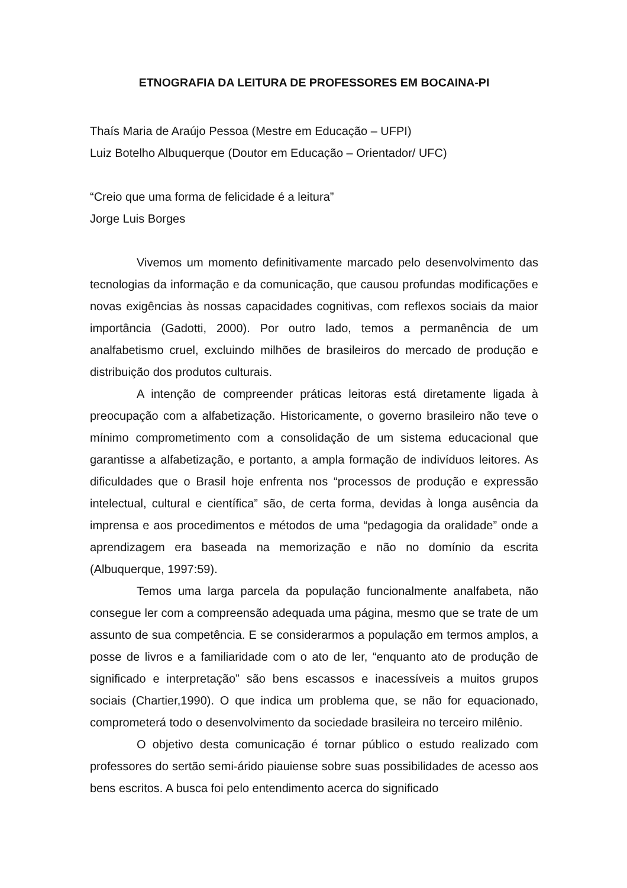ETNOGRAFIA DA LEITURA DE PROFESSORES EM BOCAINA-PI
Thaís Maria de Araújo Pessoa (Mestre em Educação – UFPI)
Luiz Botelho Albuquerque (Doutor em Educação – Orientador/ UFC)
“Creio que uma forma de felicidade é a leitura”
Jorge Luis Borges
Vivemos um momento definitivamente marcado pelo desenvolvimento das tecnologias da informação e da comunicação, que causou profundas modificações e novas exigências às nossas capacidades cognitivas, com reflexos sociais da maior importância (Gadotti, 2000). Por outro lado, temos a permanência de um analfabetismo cruel, excluindo milhões de brasileiros do mercado de produção e distribuição dos produtos culturais.
A intenção de compreender práticas leitoras está diretamente ligada à preocupação com a alfabetização. Historicamente, o governo brasileiro não teve o mínimo comprometimento com a consolidação de um sistema educacional que garantisse a alfabetização, e portanto, a ampla formação de indivíduos leitores. As dificuldades que o Brasil hoje enfrenta nos “processos de produção e expressão intelectual, cultural e científica” são, de certa forma, devidas à longa ausência da imprensa e aos procedimentos e métodos de uma “pedagogia da oralidade” onde a aprendizagem era baseada na memorização e não no domínio da escrita (Albuquerque, 1997:59).
Temos uma larga parcela da população funcionalmente analfabeta, não consegue ler com a compreensão adequada uma página, mesmo que se trate de um assunto de sua competência. E se considerarmos a população em termos amplos, a posse de livros e a familiaridade com o ato de ler, “enquanto ato de produção de significado e interpretação” são bens escassos e inacessíveis a muitos grupos sociais (Chartier,1990). O que indica um problema que, se não for equacionado, comprometerá todo o desenvolvimento da sociedade brasileira no terceiro milênio.
O objetivo desta comunicação é tornar público o estudo realizado com professores do sertão semi-árido piauiense sobre suas possibilidades de acesso aos bens escritos. A busca foi pelo entendimento acerca do significado